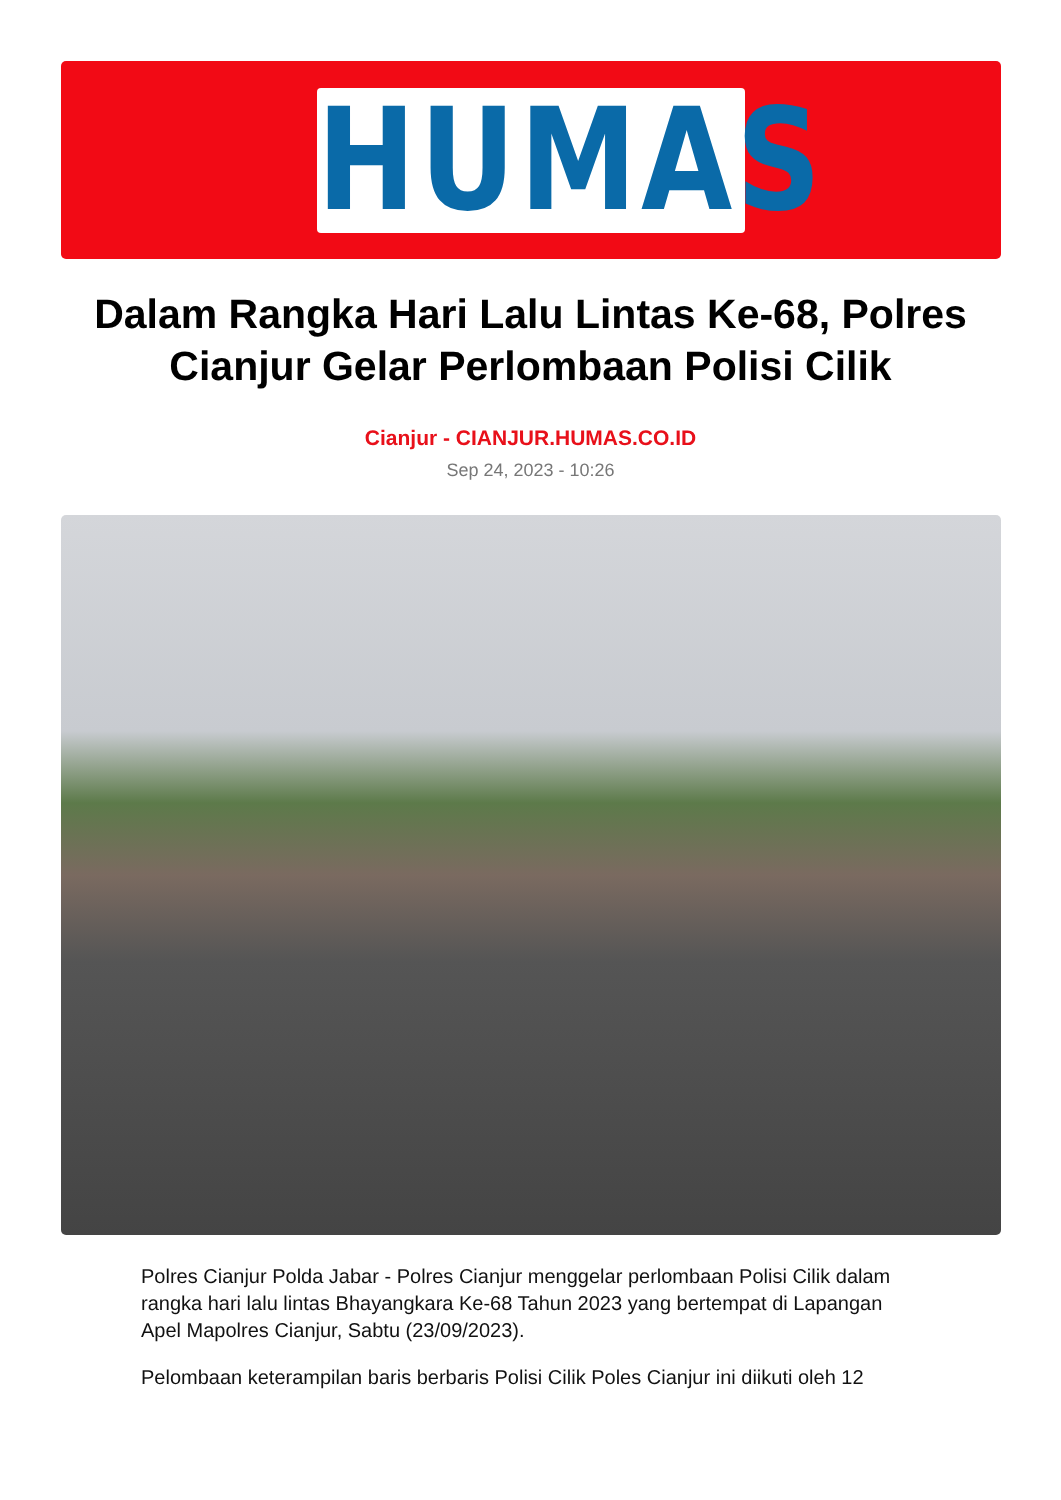HUMAS
Dalam Rangka Hari Lalu Lintas Ke-68, Polres Cianjur Gelar Perlombaan Polisi Cilik
Cianjur - CIANJUR.HUMAS.CO.ID
Sep 24, 2023 - 10:26
Polres Cianjur Polda Jabar - Polres Cianjur menggelar perlombaan Polisi Cilik dalam rangka hari lalu lintas Bhayangkara Ke-68 Tahun 2023 yang bertempat di Lapangan Apel Mapolres Cianjur, Sabtu (23/09/2023).
Pelombaan keterampilan baris berbaris Polisi Cilik Poles Cianjur ini diikuti oleh 12